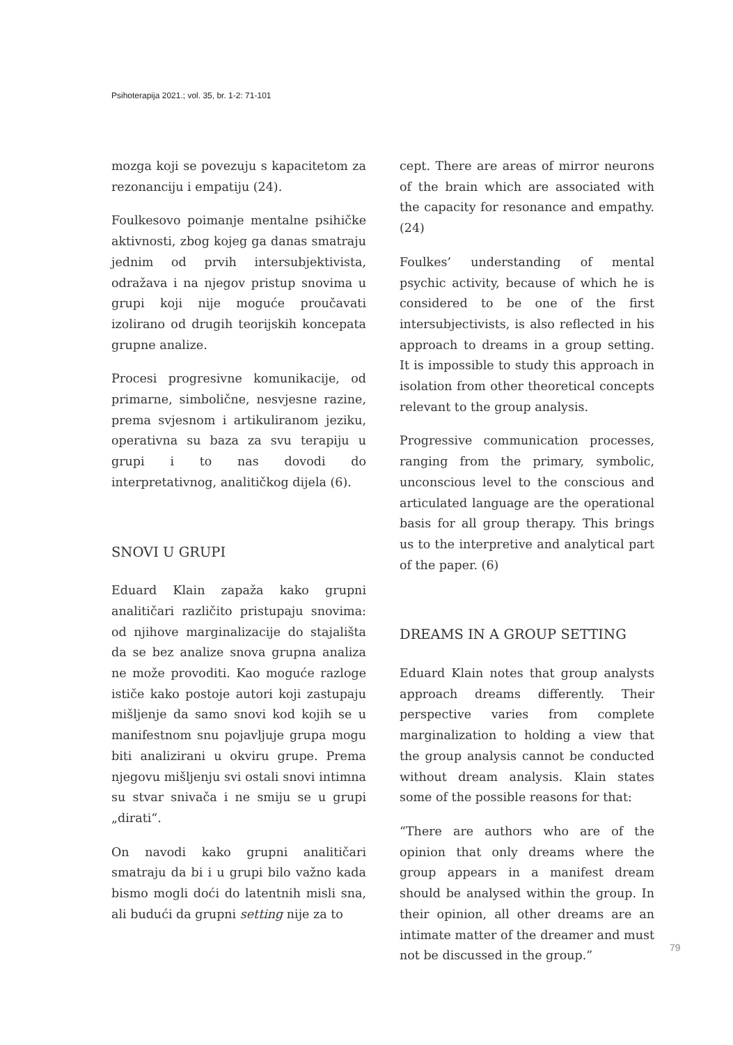Psihoterapija 2021.; vol. 35, br. 1-2: 71-101
mozga koji se povezuju s kapacitetom za rezonanciju i empatiju (24).
Foulkesovo poimanje mentalne psihičke aktivnosti, zbog kojeg ga danas smatraju jednim od prvih intersubjektivista, odražava i na njegov pristup snovima u grupi koji nije moguće proučavati izolirano od drugih teorijskih koncepata grupne analize.
Procesi progresivne komunikacije, od primarne, simbolične, nesvjesne razine, prema svjesnom i artikuliranom jeziku, operativna su baza za svu terapiju u grupi i to nas dovodi do interpretativnog, analitičkog dijela (6).
SNOVI U GRUPI
Eduard Klain zapaža kako grupni analitičari različito pristupaju snovima: od njihove marginalizacije do stajališta da se bez analize snova grupna analiza ne može provoditi. Kao moguće razloge ističe kako postoje autori koji zastupaju mišljenje da samo snovi kod kojih se u manifestnom snu pojavljuje grupa mogu biti analizirani u okviru grupe. Prema njegovu mišljenju svi ostali snovi intimna su stvar snivača i ne smiju se u grupi „dirati“.
On navodi kako grupni analitičari smatraju da bi i u grupi bilo važno kada bismo mogli doći do latentnih misli sna, ali budući da grupni setting nije za to
cept. There are areas of mirror neurons of the brain which are associated with the capacity for resonance and empathy. (24)
Foulkes’ understanding of mental psychic activity, because of which he is considered to be one of the first intersubjectivists, is also reflected in his approach to dreams in a group setting. It is impossible to study this approach in isolation from other theoretical concepts relevant to the group analysis.
Progressive communication processes, ranging from the primary, symbolic, unconscious level to the conscious and articulated language are the operational basis for all group therapy. This brings us to the interpretive and analytical part of the paper. (6)
DREAMS IN A GROUP SETTING
Eduard Klain notes that group analysts approach dreams differently. Their perspective varies from complete marginalization to holding a view that the group analysis cannot be conducted without dream analysis. Klain states some of the possible reasons for that:
“There are authors who are of the opinion that only dreams where the group appears in a manifest dream should be analysed within the group. In their opinion, all other dreams are an intimate matter of the dreamer and must not be discussed in the group.”
79